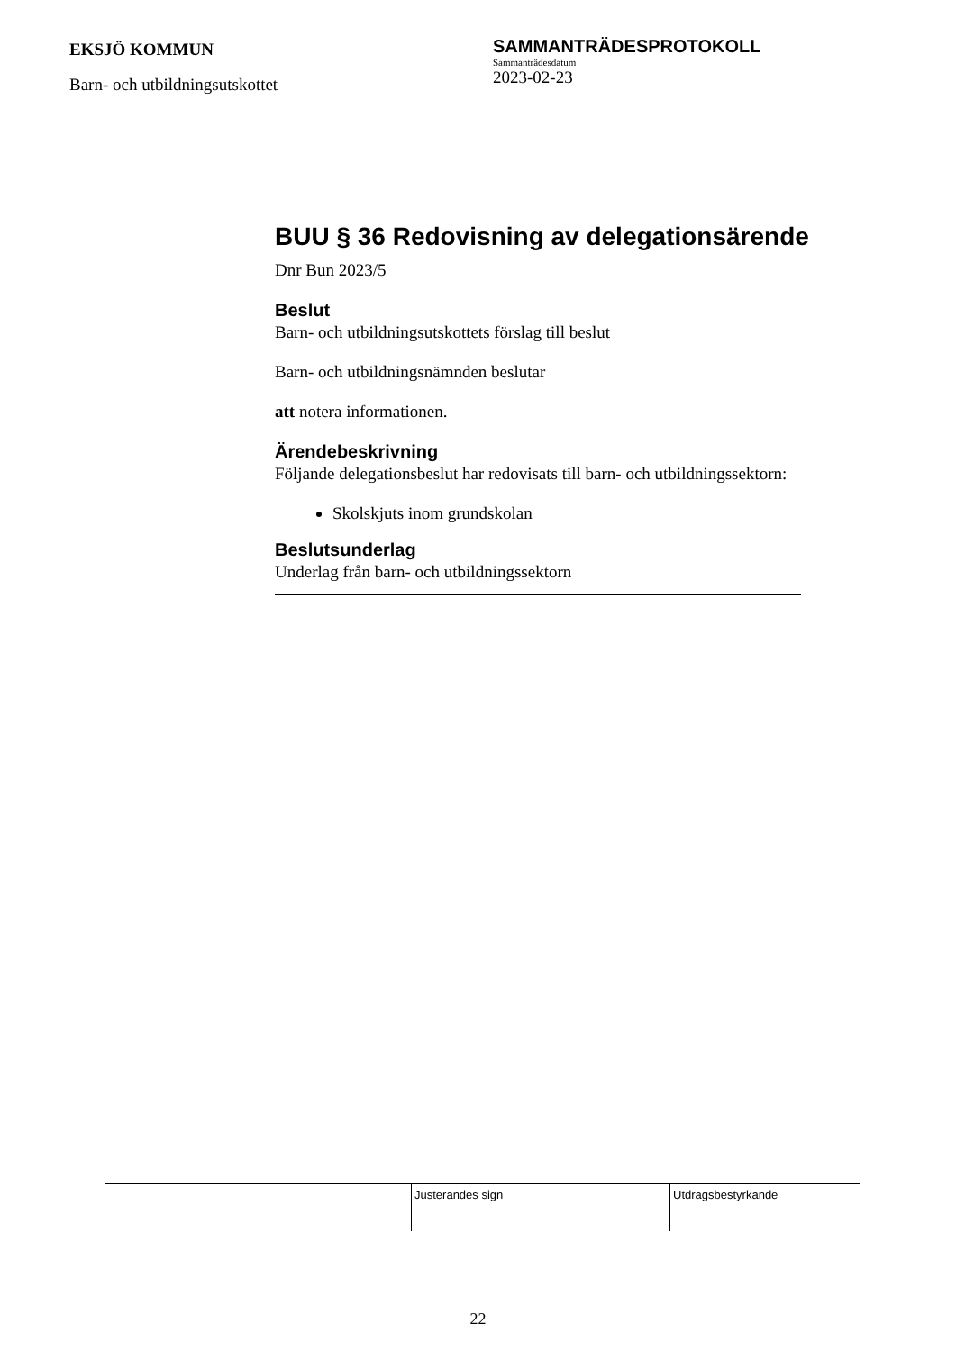EKSJÖ KOMMUN
Barn- och utbildningsutskottet
SAMMANTRÄDESPROTOKOLL
Sammanträdesdatum
2023-02-23
BUU § 36 Redovisning av delegationsärende
Dnr Bun 2023/5
Beslut
Barn- och utbildningsutskottets förslag till beslut
Barn- och utbildningsnämnden beslutar
att notera informationen.
Ärendebeskrivning
Följande delegationsbeslut har redovisats till barn- och utbildningssektorn:
Skolskjuts inom grundskolan
Beslutsunderlag
Underlag från barn- och utbildningssektorn
| | | Justerandes sign | Utdragsbestyrkande |
22